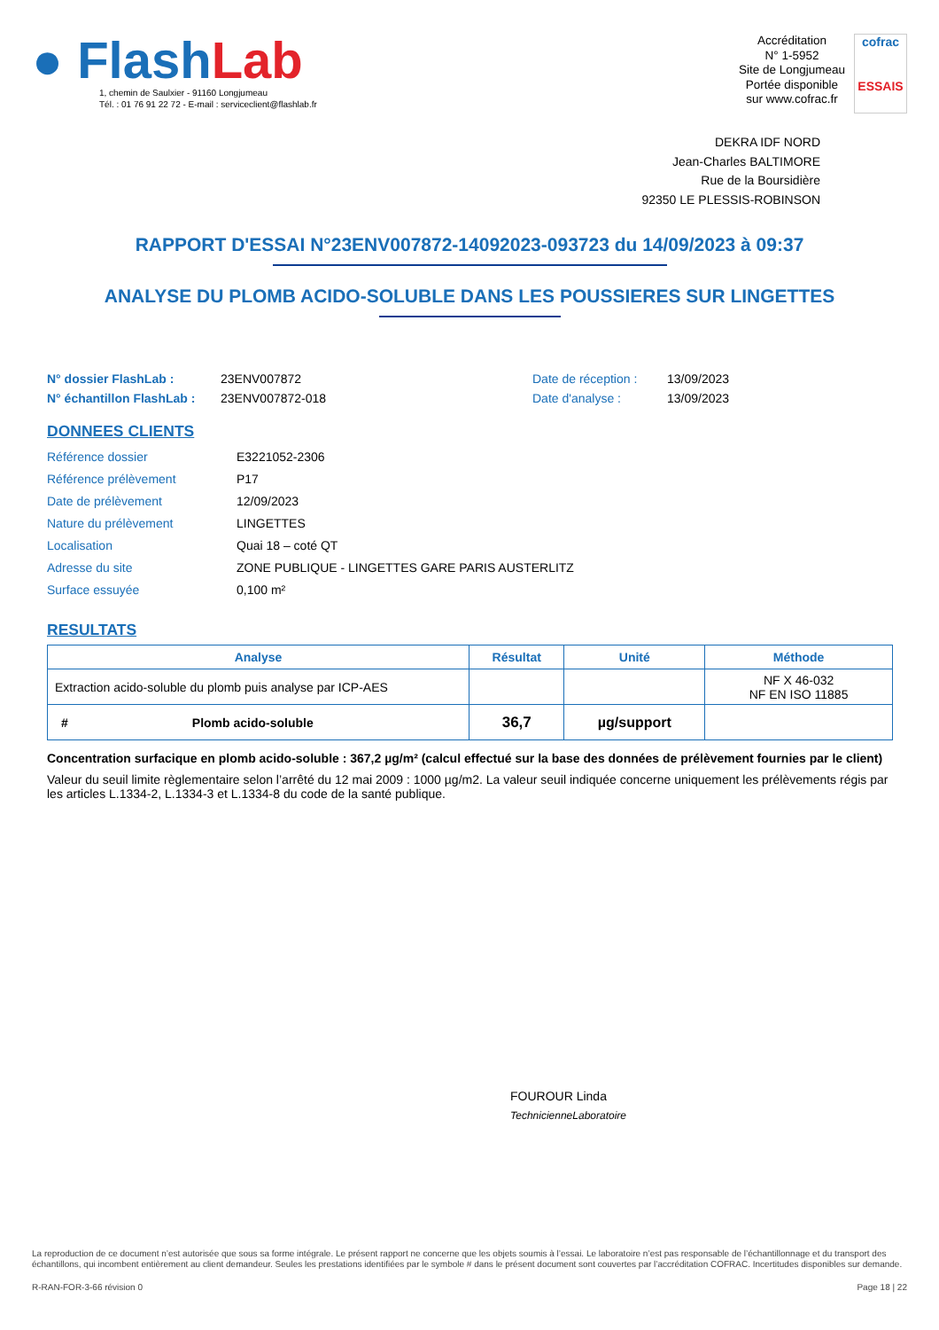● Flash Lab
1, chemin de Saulxier - 91160 Longjumeau
Tél. : 01 76 91 22 72 - E-mail : serviceclient@flashlab.fr
Accréditation
N° 1-5952
Site de Longjumeau
Portée disponible
sur www.cofrac.fr
cofrac
ESSAIS
DEKRA IDF NORD
Jean-Charles BALTIMORE
Rue de la Boursidière
92350 LE PLESSIS-ROBINSON
RAPPORT D'ESSAI N°23ENV007872-14092023-093723 du 14/09/2023 à 09:37
ANALYSE DU PLOMB ACIDO-SOLUBLE DANS LES POUSSIERES SUR LINGETTES
N° dossier FlashLab :
N° échantillon FlashLab :
23ENV007872
23ENV007872-018
Date de réception :
Date d'analyse :
13/09/2023
13/09/2023
DONNEES CLIENTS
Référence dossier E3221052-2306
Référence prélèvement P17
Date de prélèvement 12/09/2023
Nature du prélèvement LINGETTES
Localisation Quai 18 – coté QT
Adresse du site ZONE PUBLIQUE - LINGETTES GARE PARIS AUSTERLITZ
Surface essuyée 0,100 m²
RESULTATS
| Analyse | Résultat | Unité | Méthode |
| --- | --- | --- | --- |
| Extraction acido-soluble du plomb puis analyse par ICP-AES | | | NF X 46-032 NF EN ISO 11885 |
| # Plomb acido-soluble | 36,7 | µg/support | |
Concentration surfacique en plomb acido-soluble : 367,2 µg/m² (calcul effectué sur la base des données de prélèvement fournies par le client)
Valeur du seuil limite règlementaire selon l’arrêté du 12 mai 2009 : 1000 µg/m2. La valeur seuil indiquée concerne uniquement les prélèvements régis par les articles L.1334-2, L.1334-3 et L.1334-8 du code de la santé publique.
FOUROUR Linda
TechnicienneLaboratoire
La reproduction de ce document n’est autorisée que sous sa forme intégrale. Le présent rapport ne concerne que les objets soumis à l’essai. Le laboratoire n’est pas responsable de l’échantillonnage et du transport des échantillons, qui incombent entièrement au client demandeur. Seules les prestations identifiées par le symbole # dans le présent document sont couvertes par l’accréditation COFRAC. Incertitudes disponibles sur demande.
R-RAN-FOR-3-66 révision 0 Page 18 | 22